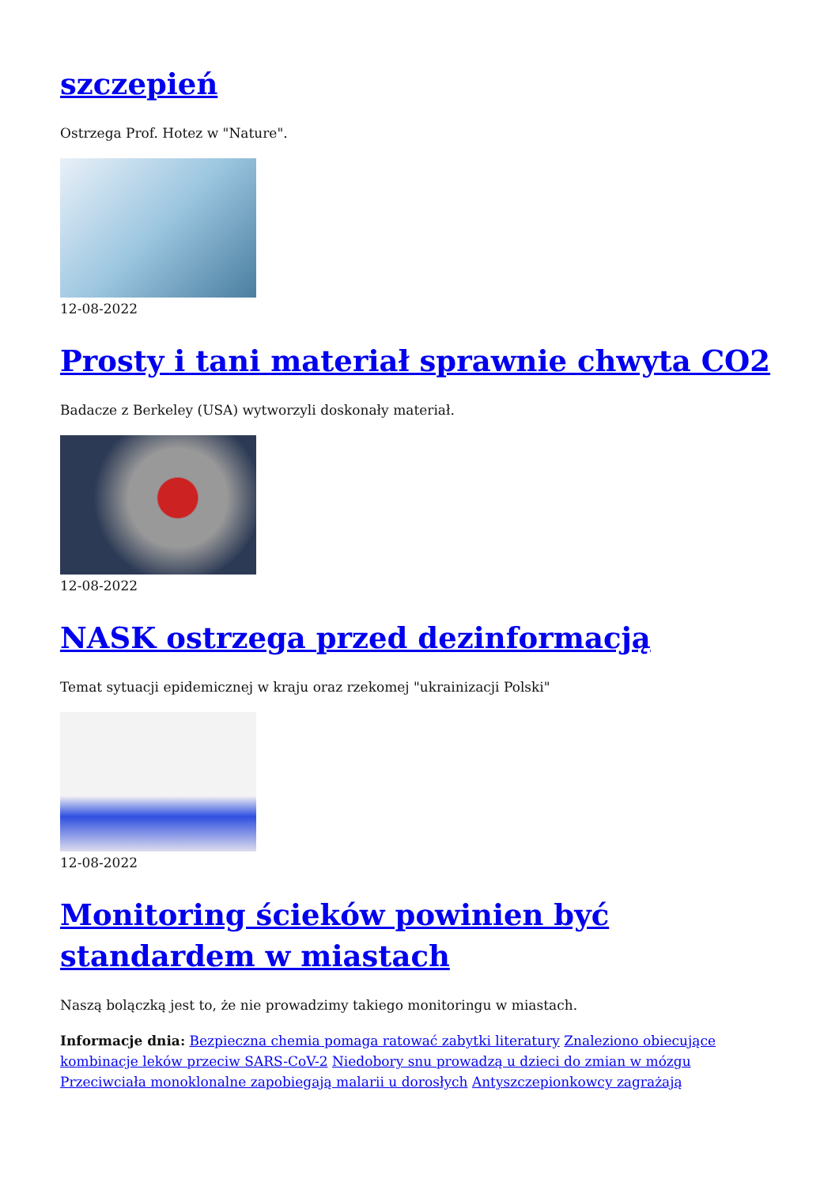szczepień
Ostrzega Prof. Hotez w "Nature".
12-08-2022
Prosty i tani materiał sprawnie chwyta CO2
Badacze z Berkeley (USA) wytworzyli doskonały materiał.
12-08-2022
NASK ostrzega przed dezinformacją
Temat sytuacji epidemicznej w kraju oraz rzekomej "ukrainizacji Polski"
12-08-2022
Monitoring ścieków powinien być standardem w miastach
Naszą bolączką jest to, że nie prowadzimy takiego monitoringu w miastach.
Informacje dnia: Bezpieczna chemia pomaga ratować zabytki literatury Znaleziono obiecujące kombinacje leków przeciw SARS-CoV-2 Niedobory snu prowadzą u dzieci do zmian w mózgu Przeciwciała monoklonalne zapobiegają malarii u dorosłych Antyszczepionkowcy zagrażają